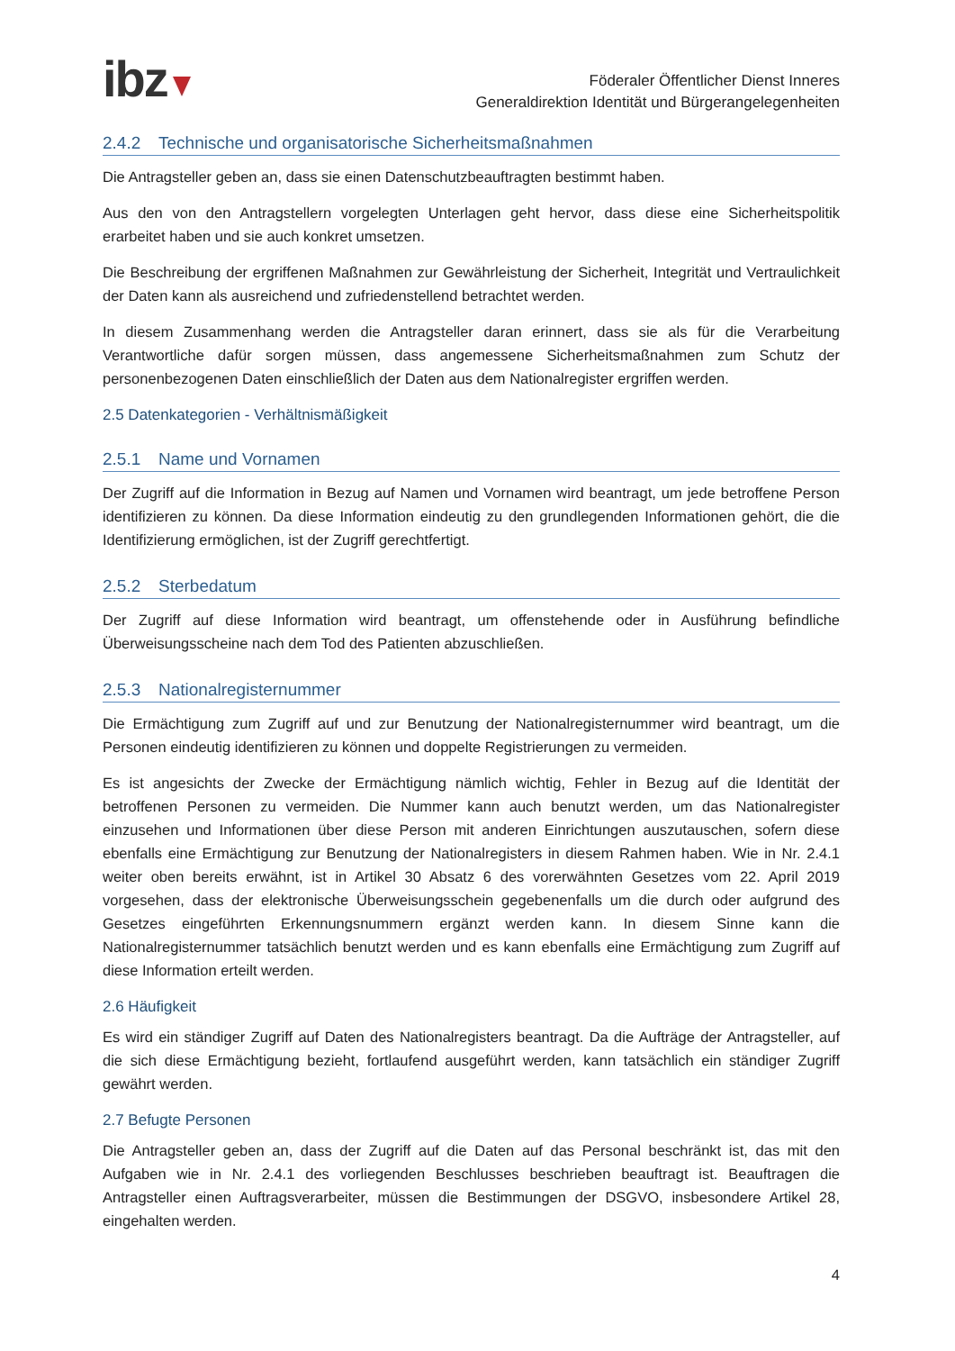ibz
Föderaler Öffentlicher Dienst Inneres
Generaldirektion Identität und Bürgerangelegenheiten
2.4.2 Technische und organisatorische Sicherheitsmaßnahmen
Die Antragsteller geben an, dass sie einen Datenschutzbeauftragten bestimmt haben.
Aus den von den Antragstellern vorgelegten Unterlagen geht hervor, dass diese eine Sicherheitspolitik erarbeitet haben und sie auch konkret umsetzen.
Die Beschreibung der ergriffenen Maßnahmen zur Gewährleistung der Sicherheit, Integrität und Vertraulichkeit der Daten kann als ausreichend und zufriedenstellend betrachtet werden.
In diesem Zusammenhang werden die Antragsteller daran erinnert, dass sie als für die Verarbeitung Verantwortliche dafür sorgen müssen, dass angemessene Sicherheitsmaßnahmen zum Schutz der personenbezogenen Daten einschließlich der Daten aus dem Nationalregister ergriffen werden.
2.5 Datenkategorien - Verhältnismäßigkeit
2.5.1 Name und Vornamen
Der Zugriff auf die Information in Bezug auf Namen und Vornamen wird beantragt, um jede betroffene Person identifizieren zu können. Da diese Information eindeutig zu den grundlegenden Informationen gehört, die die Identifizierung ermöglichen, ist der Zugriff gerechtfertigt.
2.5.2 Sterbedatum
Der Zugriff auf diese Information wird beantragt, um offenstehende oder in Ausführung befindliche Überweisungsscheine nach dem Tod des Patienten abzuschließen.
2.5.3 Nationalregisternummer
Die Ermächtigung zum Zugriff auf und zur Benutzung der Nationalregisternummer wird beantragt, um die Personen eindeutig identifizieren zu können und doppelte Registrierungen zu vermeiden.
Es ist angesichts der Zwecke der Ermächtigung nämlich wichtig, Fehler in Bezug auf die Identität der betroffenen Personen zu vermeiden. Die Nummer kann auch benutzt werden, um das Nationalregister einzusehen und Informationen über diese Person mit anderen Einrichtungen auszutauschen, sofern diese ebenfalls eine Ermächtigung zur Benutzung der Nationalregisters in diesem Rahmen haben. Wie in Nr. 2.4.1 weiter oben bereits erwähnt, ist in Artikel 30 Absatz 6 des vorerwähnten Gesetzes vom 22. April 2019 vorgesehen, dass der elektronische Überweisungsschein gegebenenfalls um die durch oder aufgrund des Gesetzes eingeführten Erkennungsnummern ergänzt werden kann. In diesem Sinne kann die Nationalregisternummer tatsächlich benutzt werden und es kann ebenfalls eine Ermächtigung zum Zugriff auf diese Information erteilt werden.
2.6 Häufigkeit
Es wird ein ständiger Zugriff auf Daten des Nationalregisters beantragt. Da die Aufträge der Antragsteller, auf die sich diese Ermächtigung bezieht, fortlaufend ausgeführt werden, kann tatsächlich ein ständiger Zugriff gewährt werden.
2.7 Befugte Personen
Die Antragsteller geben an, dass der Zugriff auf die Daten auf das Personal beschränkt ist, das mit den Aufgaben wie in Nr. 2.4.1 des vorliegenden Beschlusses beschrieben beauftragt ist. Beauftragen die Antragsteller einen Auftragsverarbeiter, müssen die Bestimmungen der DSGVO, insbesondere Artikel 28, eingehalten werden.
4